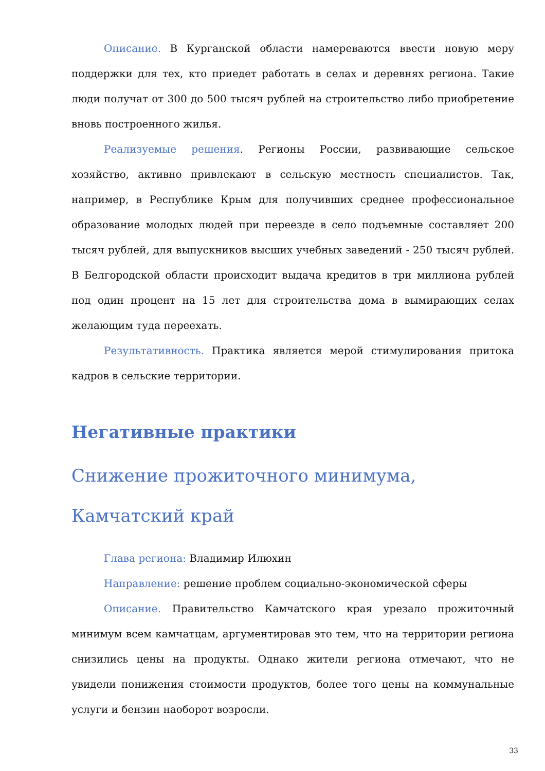Описание. В Курганской области намереваются ввести новую меру поддержки для тех, кто приедет работать в селах и деревнях региона. Такие люди получат от 300 до 500 тысяч рублей на строительство либо приобретение вновь построенного жилья.
Реализуемые решения. Регионы России, развивающие сельское хозяйство, активно привлекают в сельскую местность специалистов. Так, например, в Республике Крым для получивших среднее профессиональное образование молодых людей при переезде в село подъемные составляет 200 тысяч рублей, для выпускников высших учебных заведений - 250 тысяч рублей. В Белгородской области происходит выдача кредитов в три миллиона рублей под один процент на 15 лет для строительства дома в вымирающих селах желающим туда переехать.
Результативность. Практика является мерой стимулирования притока кадров в сельские территории.
Негативные практики
Снижение прожиточного минимума, Камчатский край
Глава региона: Владимир Илюхин
Направление: решение проблем социально-экономической сферы
Описание. Правительство Камчатского края урезало прожиточный минимум всем камчатцам, аргументировав это тем, что на территории региона снизились цены на продукты. Однако жители региона отмечают, что не увидели понижения стоимости продуктов, более того цены на коммунальные услуги и бензин наоборот возросли.
33